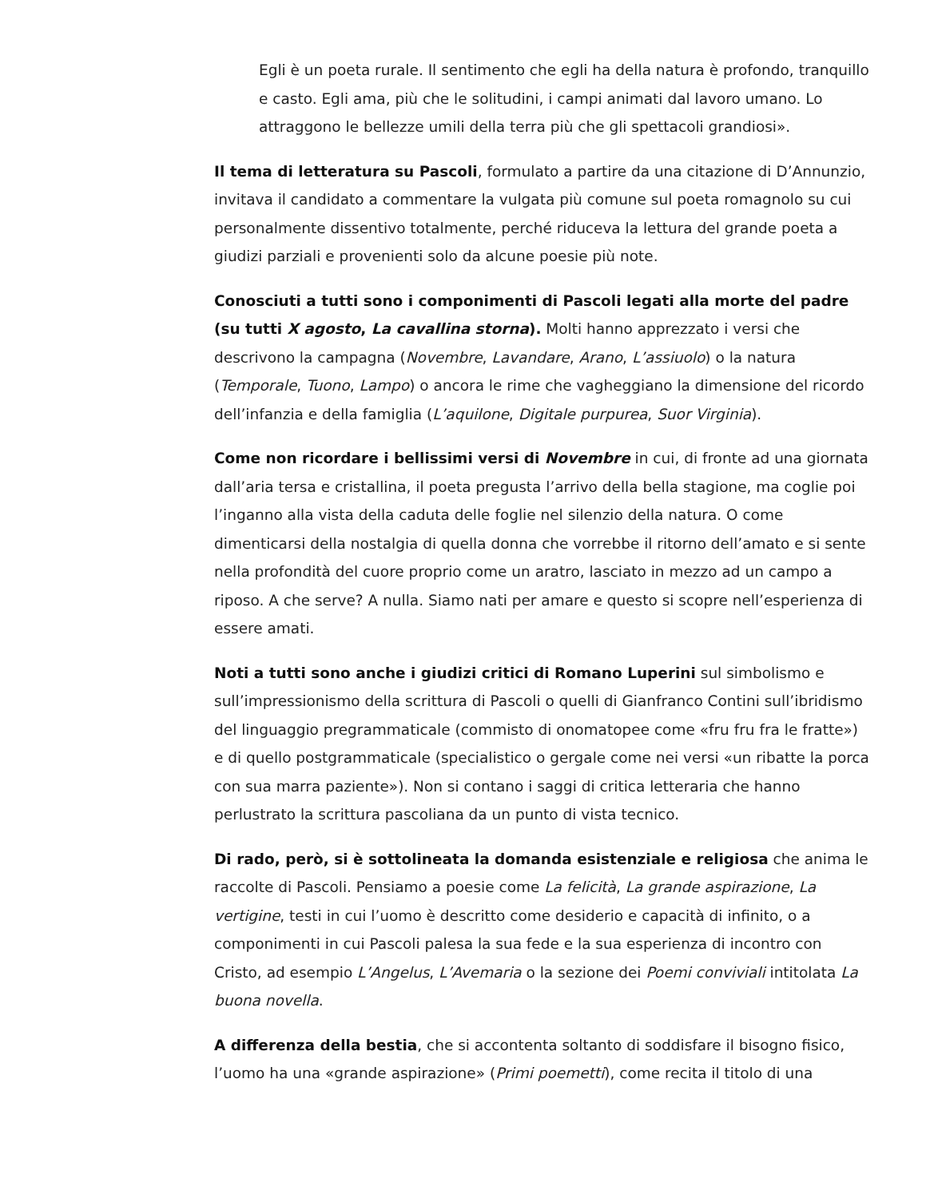Egli è un poeta rurale. Il sentimento che egli ha della natura è profondo, tranquillo e casto. Egli ama, più che le solitudini, i campi animati dal lavoro umano. Lo attraggono le bellezze umili della terra più che gli spettacoli grandiosi».
Il tema di letteratura su Pascoli, formulato a partire da una citazione di D’Annunzio, invitava il candidato a commentare la vulgata più comune sul poeta romagnolo su cui personalmente dissentivo totalmente, perché riduceva la lettura del grande poeta a giudizi parziali e provenienti solo da alcune poesie più note.
Conosciuti a tutti sono i componimenti di Pascoli legati alla morte del padre (su tutti X agosto, La cavallina storna). Molti hanno apprezzato i versi che descrivono la campagna (Novembre, Lavandare, Arano, L’assiuolo) o la natura (Temporale, Tuono, Lampo) o ancora le rime che vagheggiano la dimensione del ricordo dell’infanzia e della famiglia (L’aquilone, Digitale purpurea, Suor Virginia).
Come non ricordare i bellissimi versi di Novembre in cui, di fronte ad una giornata dall’aria tersa e cristallina, il poeta pregusta l’arrivo della bella stagione, ma coglie poi l’inganno alla vista della caduta delle foglie nel silenzio della natura. O come dimenticarsi della nostalgia di quella donna che vorrebbe il ritorno dell’amato e si sente nella profondità del cuore proprio come un aratro, lasciato in mezzo ad un campo a riposo. A che serve? A nulla. Siamo nati per amare e questo si scopre nell’esperienza di essere amati.
Noti a tutti sono anche i giudizi critici di Romano Luperini sul simbolismo e sull’impressionismo della scrittura di Pascoli o quelli di Gianfranco Contini sull’ibridismo del linguaggio pregrammaticale (commisto di onomatopee come «fru fru fra le fratte») e di quello postgrammaticale (specialistico o gergale come nei versi «un ribatte la porca con sua marra paziente»). Non si contano i saggi di critica letteraria che hanno perlustrato la scrittura pascoliana da un punto di vista tecnico.
Di rado, però, si è sottolineata la domanda esistenziale e religiosa che anima le raccolte di Pascoli. Pensiamo a poesie come La felicità, La grande aspirazione, La vertigine, testi in cui l’uomo è descritto come desiderio e capacità di infinito, o a componimenti in cui Pascoli palesa la sua fede e la sua esperienza di incontro con Cristo, ad esempio L’Angelus, L’Avemaria o la sezione dei Poemi conviviali intitolata La buona novella.
A differenza della bestia, che si accontenta soltanto di soddisfare il bisogno fisico, l’uomo ha una «grande aspirazione» (Primi poemetti), come recita il titolo di una